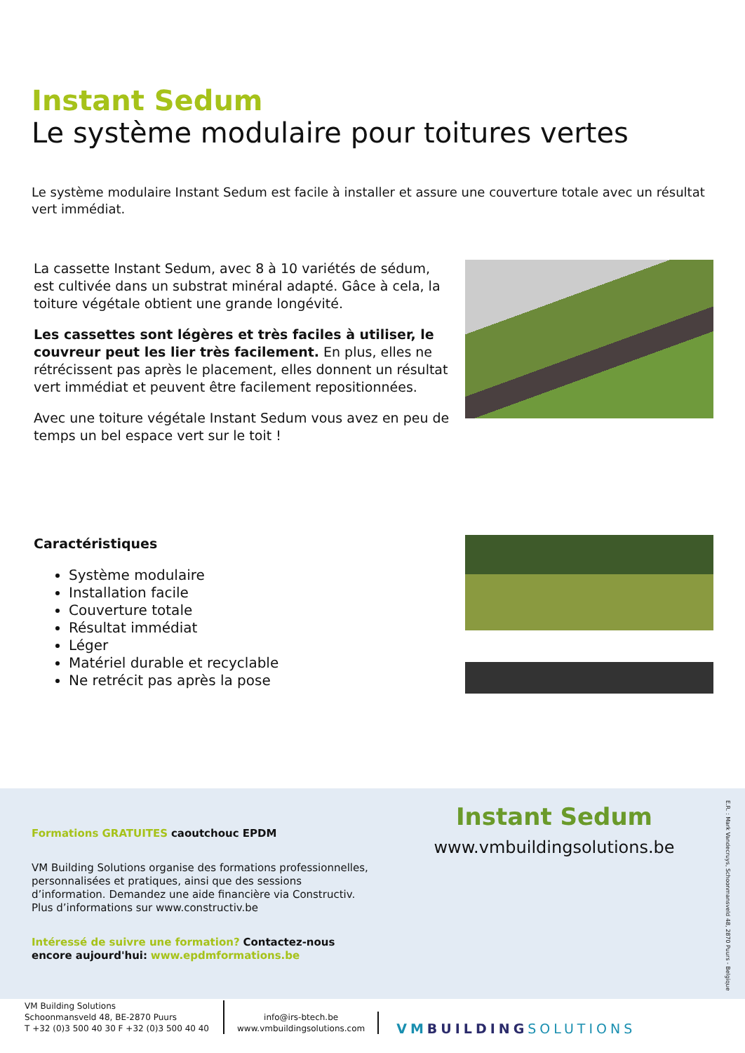Instant Sedum
Le système modulaire pour toitures vertes
Le système modulaire Instant Sedum est facile à installer et assure une couverture totale avec un résultat vert immédiat.
La cassette Instant Sedum, avec 8 à 10 variétés de sédum, est cultivée dans un substrat minéral adapté. Gâce à cela, la toiture végétale obtient une grande longévité.
Les cassettes sont légères et très faciles à utiliser, le couvreur peut les lier très facilement. En plus, elles ne rétrécissent pas après le placement, elles donnent un résultat vert immédiat et peuvent être facilement repositionnées.
Avec une toiture végétale Instant Sedum vous avez en peu de temps un bel espace vert sur le toit !
Caractéristiques
Système modulaire
Installation facile
Couverture totale
Résultat immédiat
Léger
Matériel durable et recyclable
Ne retrécit pas après la pose
Formations GRATUITES caoutchouc EPDM
VM Building Solutions organise des formations professionnelles, personnalisées et pratiques, ainsi que des sessions d’information. Demandez une aide financière via Constructiv. Plus d’informations sur www.constructiv.be
Intéressé de suivre une formation? Contactez-nous encore aujourd'hui: www.epdmformations.be
Instant Sedum
www.vmbuildingsolutions.be
E.R. : Mark Vandecruys, Schoonmansveld 48, 2870 Puurs - Belgique
VM Building Solutions
Schoonmansveld 48, BE-2870 Puurs
T +32 (0)3 500 40 30 F +32 (0)3 500 40 40
info@irs-btech.be
www.vmbuildingsolutions.com
VM BUILDING SOLUTIONS